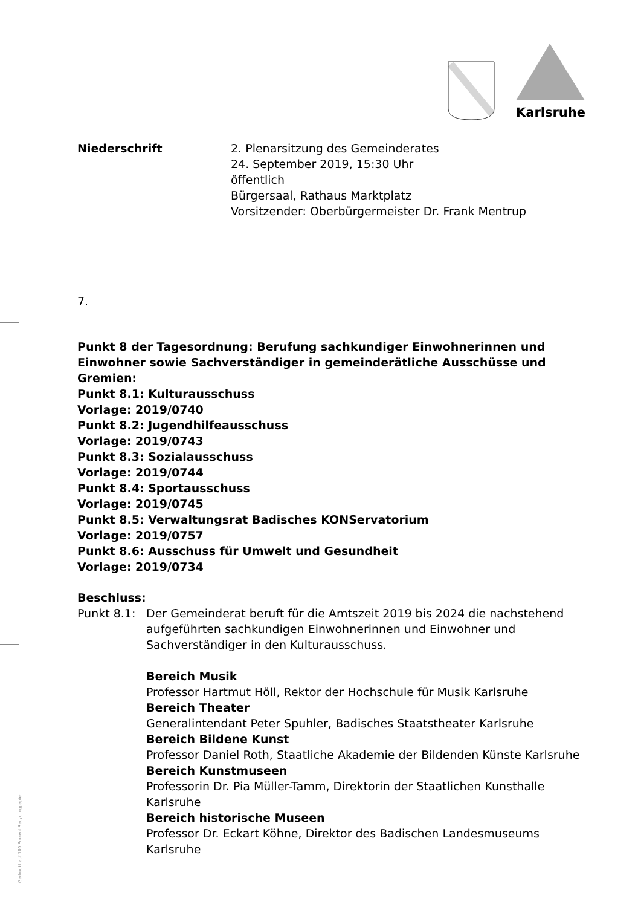Karlsruhe
Niederschrift 2. Plenarsitzung des Gemeinderates
24. September 2019, 15:30 Uhr
öffentlich
Bürgersaal, Rathaus Marktplatz
Vorsitzender: Oberbürgermeister Dr. Frank Mentrup
7.
Punkt 8 der Tagesordnung: Berufung sachkundiger Einwohnerinnen und Einwohner sowie Sachverständiger in gemeinderätliche Ausschüsse und Gremien:
Punkt 8.1: Kulturausschuss
Vorlage: 2019/0740
Punkt 8.2: Jugendhilfeausschuss
Vorlage: 2019/0743
Punkt 8.3: Sozialausschuss
Vorlage: 2019/0744
Punkt 8.4: Sportausschuss
Vorlage: 2019/0745
Punkt 8.5: Verwaltungsrat Badisches KONServatorium
Vorlage: 2019/0757
Punkt 8.6: Ausschuss für Umwelt und Gesundheit
Vorlage: 2019/0734
Beschluss:
Punkt 8.1: Der Gemeinderat beruft für die Amtszeit 2019 bis 2024 die nachstehend aufgeführten sachkundigen Einwohnerinnen und Einwohner und Sachverständiger in den Kulturausschuss.
Bereich Musik
Professor Hartmut Höll, Rektor der Hochschule für Musik Karlsruhe
Bereich Theater
Generalintendant Peter Spuhler, Badisches Staatstheater Karlsruhe
Bereich Bildene Kunst
Professor Daniel Roth, Staatliche Akademie der Bildenden Künste Karlsruhe
Bereich Kunstmuseen
Professorin Dr. Pia Müller-Tamm, Direktorin der Staatlichen Kunsthalle Karlsruhe
Bereich historische Museen
Professor Dr. Eckart Köhne, Direktor des Badischen Landesmuseums Karlsruhe
Gedruckt auf 100 Prozent Recyclingpapier